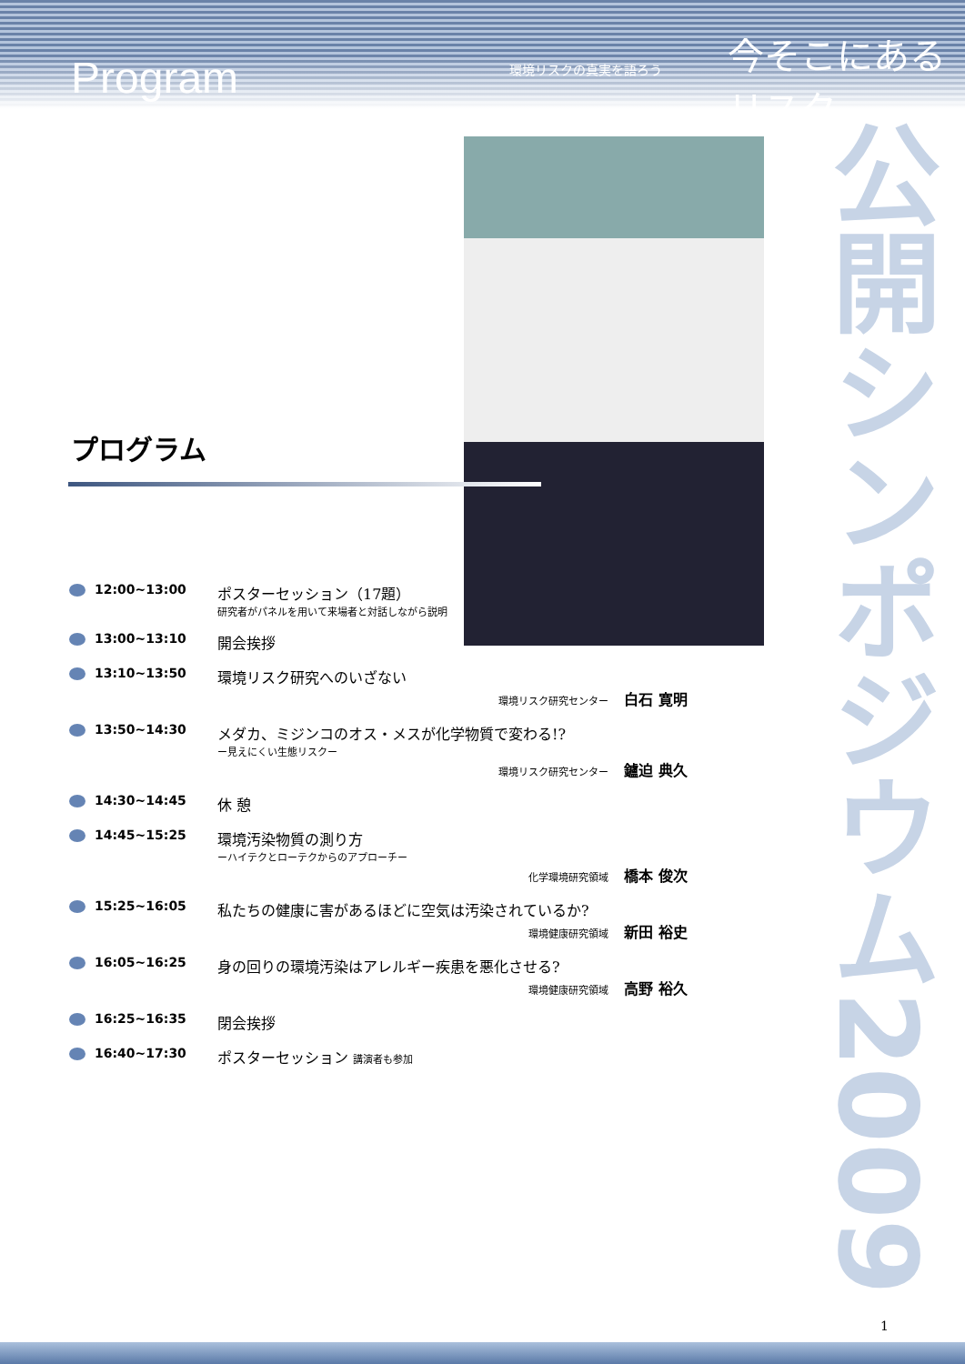Program 環境リスクの真実を語ろう 今そこにあるリスク
公開シンポジウム2009
プログラム
12:00~13:00 ポスターセッション（17題）
研究者がパネルを用いて来場者と対話しながら説明
13:00~13:10 開会挨拶
13:10~13:50 環境リスク研究へのいざない
環境リスク研究センター 白石 寛明
13:50~14:30 メダカ、ミジンコのオス・メスが化学物質で変わる!?
ー見えにくい生態リスクー
環境リスク研究センター 鑪迫 典久
14:30~14:45 休 憩
14:45~15:25 環境汚染物質の測り方
ーハイテクとローテクからのアプローチー
化学環境研究領域 橋本 俊次
15:25~16:05 私たちの健康に害があるほどに空気は汚染されているか?
環境健康研究領域 新田 裕史
16:05~16:25 身の回りの環境汚染はアレルギー疾患を悪化させる?
環境健康研究領域 高野 裕久
16:25~16:35 閉会挨拶
16:40~17:30 ポスターセッション 講演者も参加
1